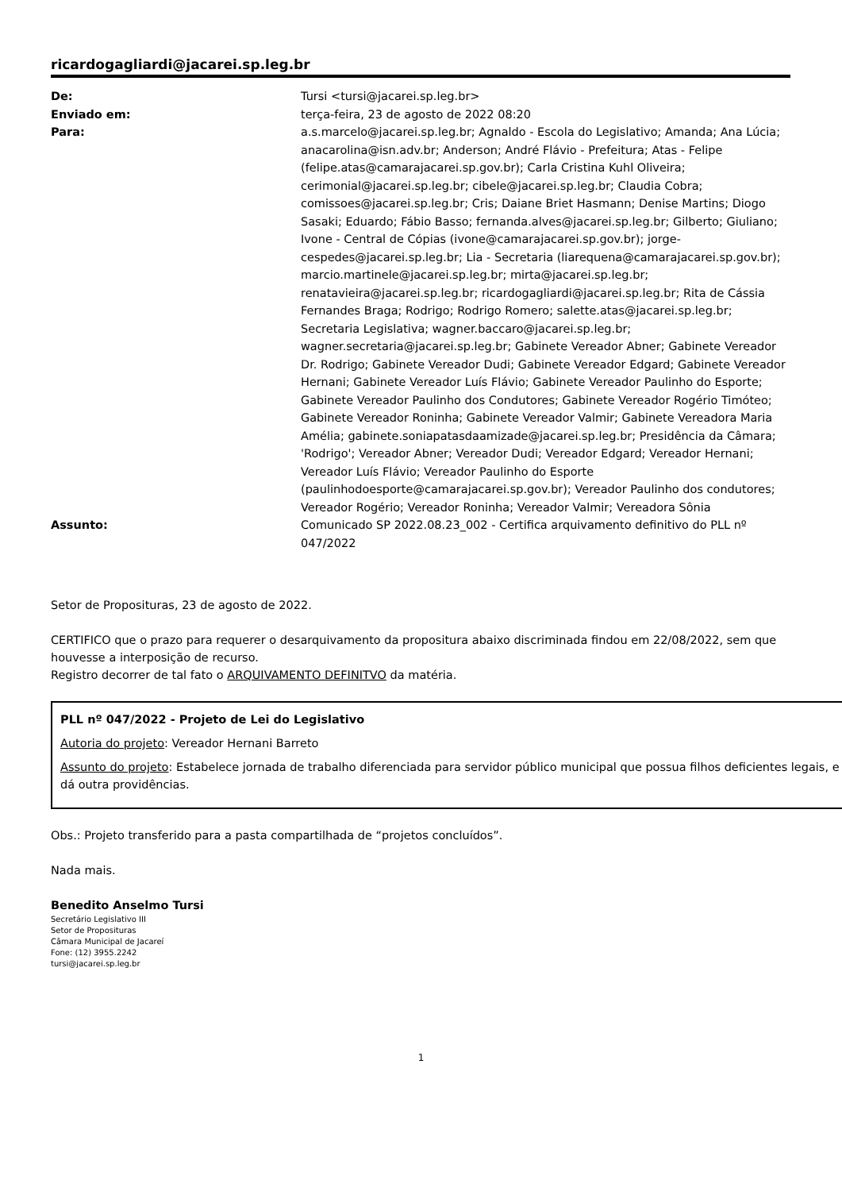ricardogagliardi@jacarei.sp.leg.br
| De: | Tursi <tursi@jacarei.sp.leg.br> |
| Enviado em: | terça-feira, 23 de agosto de 2022 08:20 |
| Para: | a.s.marcelo@jacarei.sp.leg.br; Agnaldo - Escola do Legislativo; Amanda; Ana Lúcia; anacarolina@isn.adv.br; Anderson; André Flávio - Prefeitura; Atas - Felipe (felipe.atas@camarajacarei.sp.gov.br); Carla Cristina Kuhl Oliveira; cerimonial@jacarei.sp.leg.br; cibele@jacarei.sp.leg.br; Claudia Cobra; comissoes@jacarei.sp.leg.br; Cris; Daiane Briet Hasmann; Denise Martins; Diogo Sasaki; Eduardo; Fábio Basso; fernanda.alves@jacarei.sp.leg.br; Gilberto; Giuliano; Ivone - Central de Cópias (ivone@camarajacarei.sp.gov.br); jorge-cespedes@jacarei.sp.leg.br; Lia - Secretaria (liarequena@camarajacarei.sp.gov.br); marcio.martinele@jacarei.sp.leg.br; mirta@jacarei.sp.leg.br; renatavieira@jacarei.sp.leg.br; ricardogagliardi@jacarei.sp.leg.br; Rita de Cássia Fernandes Braga; Rodrigo; Rodrigo Romero; salette.atas@jacarei.sp.leg.br; Secretaria Legislativa; wagner.baccaro@jacarei.sp.leg.br; wagner.secretaria@jacarei.sp.leg.br; Gabinete Vereador Abner; Gabinete Vereador Dr. Rodrigo; Gabinete Vereador Dudi; Gabinete Vereador Edgard; Gabinete Vereador Hernani; Gabinete Vereador Luís Flávio; Gabinete Vereador Paulinho do Esporte; Gabinete Vereador Paulinho dos Condutores; Gabinete Vereador Rogério Timóteo; Gabinete Vereador Roninha; Gabinete Vereador Valmir; Gabinete Vereadora Maria Amélia; gabinete.soniapatasdaamizade@jacarei.sp.leg.br; Presidência da Câmara; 'Rodrigo'; Vereador Abner; Vereador Dudi; Vereador Edgard; Vereador Hernani; Vereador Luís Flávio; Vereador Paulinho do Esporte (paulinhodoesporte@camarajacarei.sp.gov.br); Vereador Paulinho dos condutores; Vereador Rogério; Vereador Roninha; Vereador Valmir; Vereadora Sônia |
| Assunto: | Comunicado SP 2022.08.23_002 - Certifica arquivamento definitivo do PLL nº 047/2022 |
Setor de Proposituras, 23 de agosto de 2022.
CERTIFICO que o prazo para requerer o desarquivamento da propositura abaixo discriminada findou em 22/08/2022, sem que houvesse a interposição de recurso.
Registro decorrer de tal fato o ARQUIVAMENTO DEFINITVO da matéria.
PLL nº 047/2022 - Projeto de Lei do Legislativo
Autoria do projeto: Vereador Hernani Barreto
Assunto do projeto: Estabelece jornada de trabalho diferenciada para servidor público municipal que possua filhos deficientes legais, e dá outra providências.
Obs.: Projeto transferido para a pasta compartilhada de “projetos concluídos”.
Nada mais.
Benedito Anselmo Tursi
Secretário Legislativo III
Setor de Proposituras
Câmara Municipal de Jacareí
Fone: (12) 3955.2242
tursi@jacarei.sp.leg.br
1